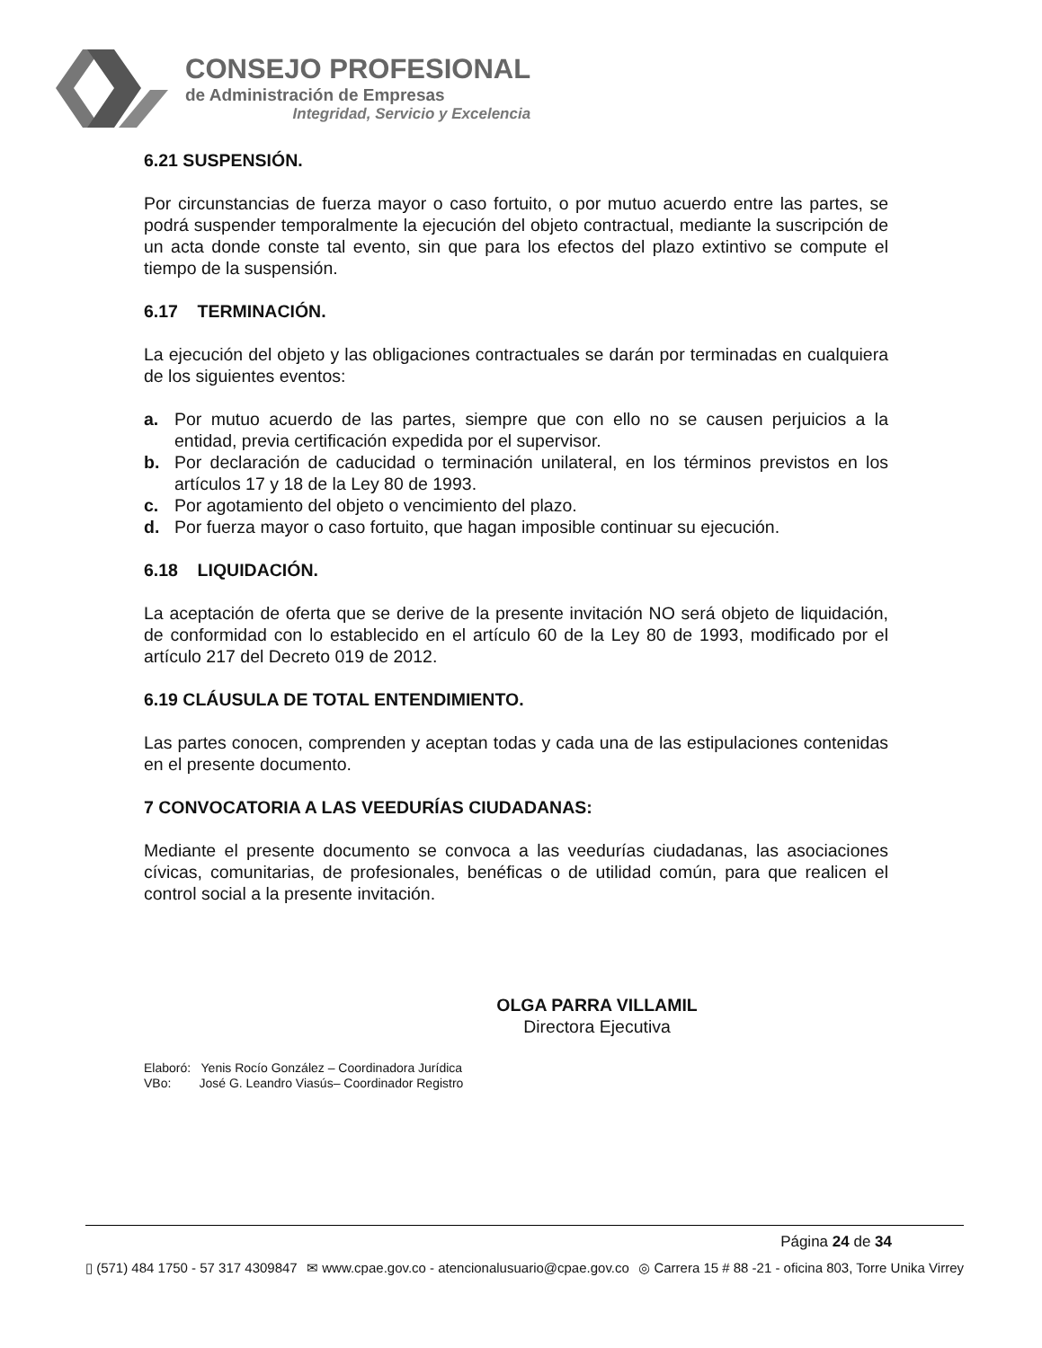CONSEJO PROFESIONAL
de Administración de Empresas
Integridad, Servicio y Excelencia
6.21 SUSPENSIÓN.
Por circunstancias de fuerza mayor o caso fortuito, o por mutuo acuerdo entre las partes, se podrá suspender temporalmente la ejecución del objeto contractual, mediante la suscripción de un acta donde conste tal evento, sin que para los efectos del plazo extintivo se compute el tiempo de la suspensión.
6.17 TERMINACIÓN.
La ejecución del objeto y las obligaciones contractuales se darán por terminadas en cualquiera de los siguientes eventos:
a. Por mutuo acuerdo de las partes, siempre que con ello no se causen perjuicios a la entidad, previa certificación expedida por el supervisor.
b. Por declaración de caducidad o terminación unilateral, en los términos previstos en los artículos 17 y 18 de la Ley 80 de 1993.
c. Por agotamiento del objeto o vencimiento del plazo.
d. Por fuerza mayor o caso fortuito, que hagan imposible continuar su ejecución.
6.18 LIQUIDACIÓN.
La aceptación de oferta que se derive de la presente invitación NO será objeto de liquidación, de conformidad con lo establecido en el artículo 60 de la Ley 80 de 1993, modificado por el artículo 217 del Decreto 019 de 2012.
6.19 CLÁUSULA DE TOTAL ENTENDIMIENTO.
Las partes conocen, comprenden y aceptan todas y cada una de las estipulaciones contenidas en el presente documento.
7 CONVOCATORIA A LAS VEEDURÍAS CIUDADANAS:
Mediante el presente documento se convoca a las veedurías ciudadanas, las asociaciones cívicas, comunitarias, de profesionales, benéficas o de utilidad común, para que realicen el control social a la presente invitación.
OLGA PARRA VILLAMIL
Directora Ejecutiva
Elaboró: Yenis Rocío González – Coordinadora Jurídica
VBo: José G. Leandro Viasús– Coordinador Registro
Página 24 de 34
▯ (571) 484 1750 - 57 317 4309847 ✉ www.cpae.gov.co - atencionalusuario@cpae.gov.co ◎ Carrera 15 # 88 -21 - oficina 803, Torre Unika Virrey